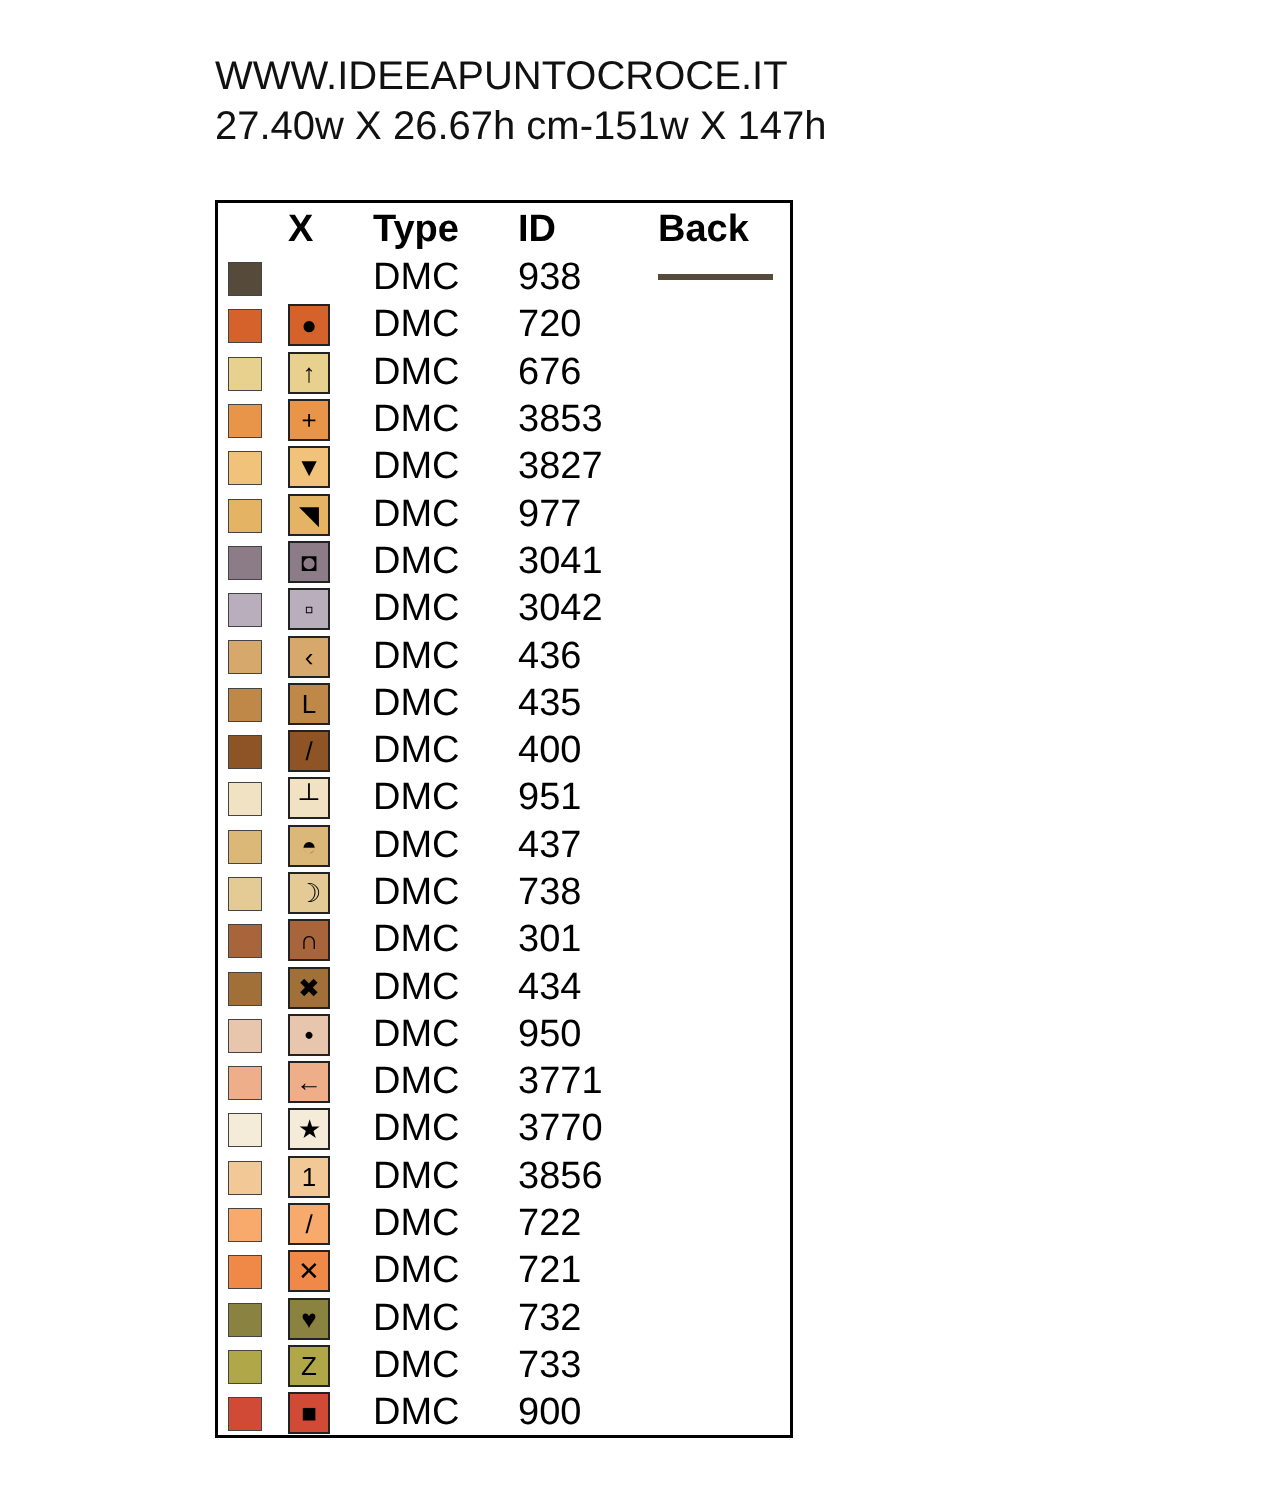WWW.IDEEAPUNTOCROCE.IT
27.40w X 26.67h cm-151w X 147h
| | X | Type | ID | Back |
| --- | --- | --- | --- | --- |
| | | DMC | 938 | |
| | ● | DMC | 720 | |
| | ↑ | DMC | 676 | |
| | + | DMC | 3853 | |
| | ▼ | DMC | 3827 | |
| | ◥ | DMC | 977 | |
| | ◘ | DMC | 3041 | |
| | ▫ | DMC | 3042 | |
| | ‹ | DMC | 436 | |
| | L | DMC | 435 | |
| | / | DMC | 400 | |
| | ┴ | DMC | 951 | |
| | ◓ | DMC | 437 | |
| | ☽ | DMC | 738 | |
| | ∩ | DMC | 301 | |
| | ✖ | DMC | 434 | |
| | • | DMC | 950 | |
| | ← | DMC | 3771 | |
| | ★ | DMC | 3770 | |
| | 1 | DMC | 3856 | |
| | / | DMC | 722 | |
| | ✕ | DMC | 721 | |
| | ♥ | DMC | 732 | |
| | Z | DMC | 733 | |
| | ■ | DMC | 900 | |